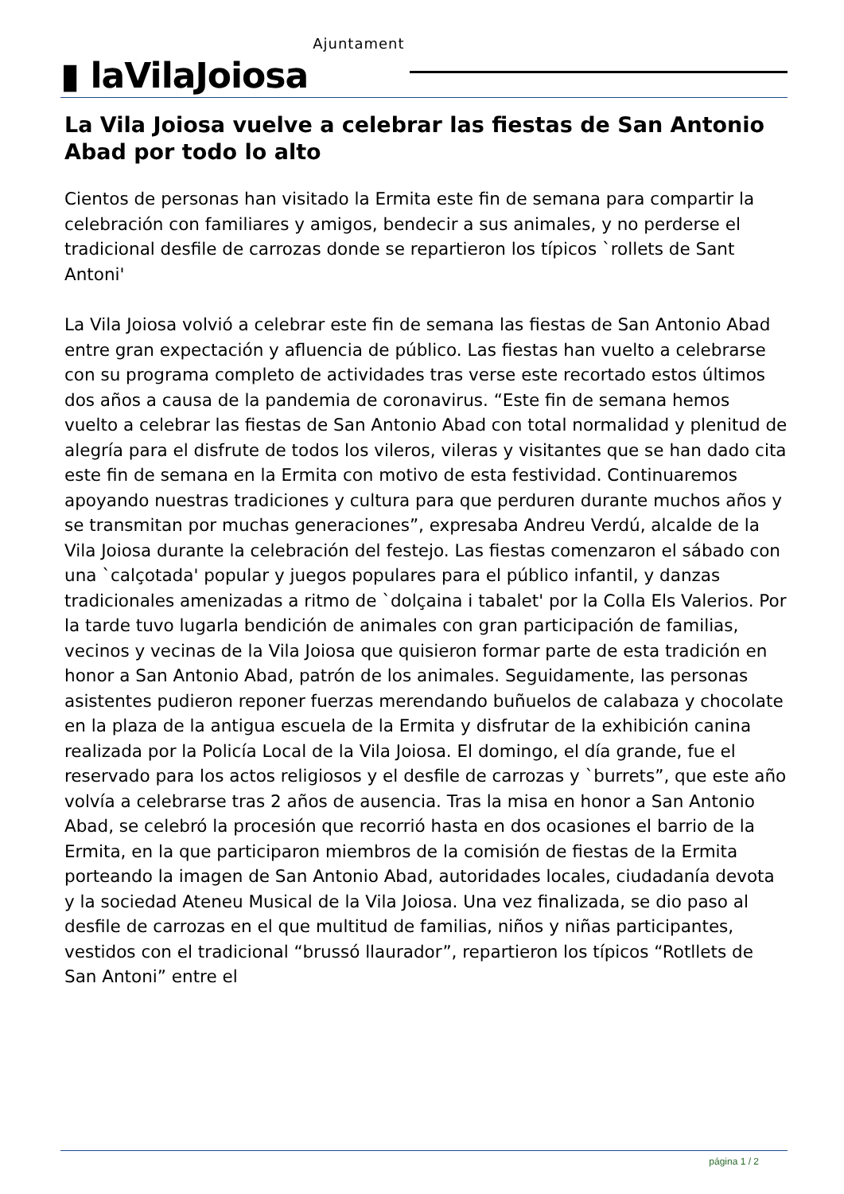▮ laVilaJoiosa
Ajuntament
La Vila Joiosa vuelve a celebrar las fiestas de San Antonio Abad por todo lo alto
Cientos de personas han visitado la Ermita este fin de semana para compartir la celebración con familiares y amigos, bendecir a sus animales, y no perderse el tradicional desfile de carrozas donde se repartieron los típicos `rollets de Sant Antoni'
La Vila Joiosa volvió a celebrar este fin de semana las fiestas de San Antonio Abad entre gran expectación y afluencia de público. Las fiestas han vuelto a celebrarse con su programa completo de actividades tras verse este recortado estos últimos dos años a causa de la pandemia de coronavirus. “Este fin de semana hemos vuelto a celebrar las fiestas de San Antonio Abad con total normalidad y plenitud de alegría para el disfrute de todos los vileros, vileras y visitantes que se han dado cita este fin de semana en la Ermita con motivo de esta festividad. Continuaremos apoyando nuestras tradiciones y cultura para que perduren durante muchos años y se transmitan por muchas generaciones”, expresaba Andreu Verdú, alcalde de la Vila Joiosa durante la celebración del festejo. Las fiestas comenzaron el sábado con una `calçotada' popular y juegos populares para el público infantil, y danzas tradicionales amenizadas a ritmo de `dolçaina i tabalet' por la Colla Els Valerios. Por la tarde tuvo lugarla bendición de animales con gran participación de familias, vecinos y vecinas de la Vila Joiosa que quisieron formar parte de esta tradición en honor a San Antonio Abad, patrón de los animales. Seguidamente, las personas asistentes pudieron reponer fuerzas merendando buñuelos de calabaza y chocolate en la plaza de la antigua escuela de la Ermita y disfrutar de la exhibición canina realizada por la Policía Local de la Vila Joiosa. El domingo, el día grande, fue el reservado para los actos religiosos y el desfile de carrozas y `burrets”, que este año volvía a celebrarse tras 2 años de ausencia. Tras la misa en honor a San Antonio Abad, se celebró la procesión que recorrió hasta en dos ocasiones el barrio de la Ermita, en la que participaron miembros de la comisión de fiestas de la Ermita porteando la imagen de San Antonio Abad, autoridades locales, ciudadanía devota y la sociedad Ateneu Musical de la Vila Joiosa. Una vez finalizada, se dio paso al desfile de carrozas en el que multitud de familias, niños y niñas participantes, vestidos con el tradicional “brussó llaurador”, repartieron los típicos “Rotllets de San Antoni” entre el
página 1 / 2